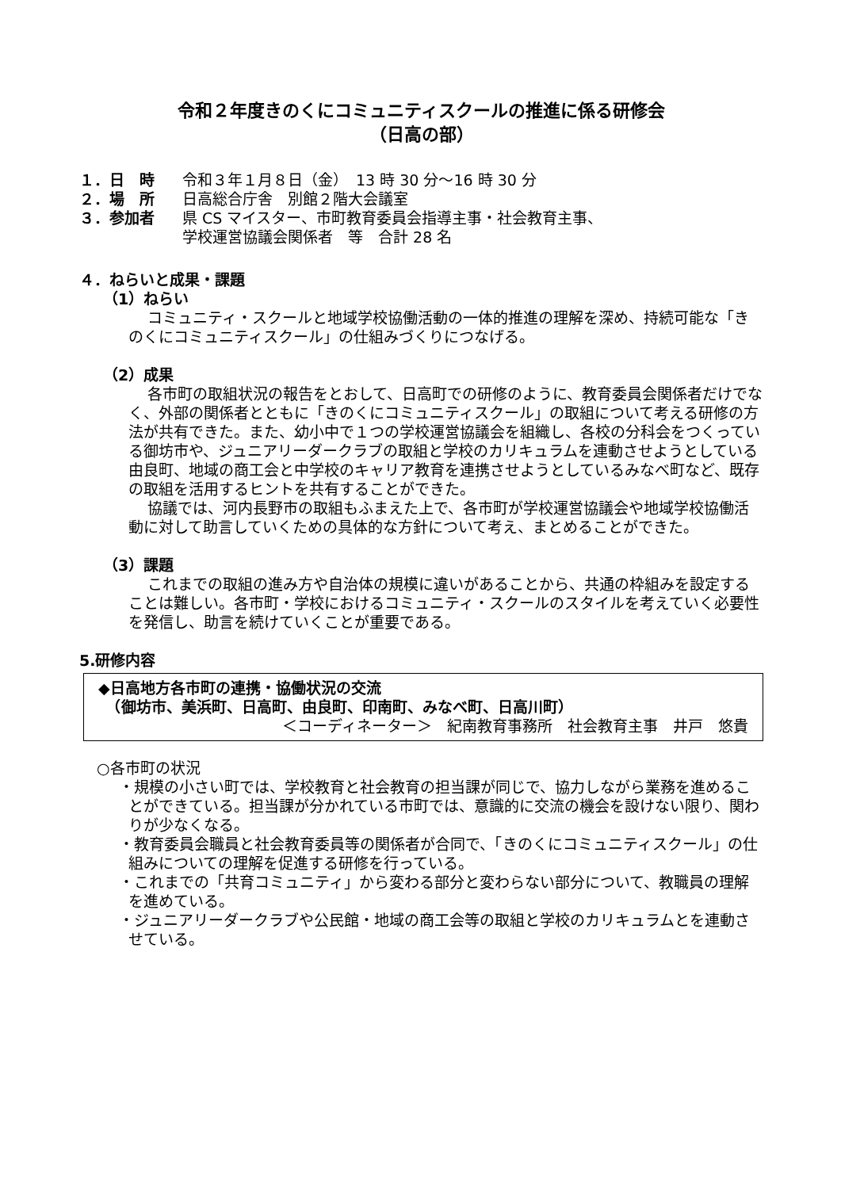令和２年度きのくにコミュニティスクールの推進に係る研修会
（日高の部）
１．日　時 令和３年１月８日（金）　13 時 30 分～16 時 30 分
２．場　所 日高総合庁舎　別館２階大会議室
３．参加者 県 CS マイスター、市町教育委員会指導主事・社会教育主事、
学校運営協議会関係者　等　合計 28 名
４．ねらいと成果・課題
（1）ねらい
コミュニティ・スクールと地域学校協働活動の一体的推進の理解を深め、持続可能な「きのくにコミュニティスクール」の仕組みづくりにつなげる。
（2）成果
各市町の取組状況の報告をとおして、日高町での研修のように、教育委員会関係者だけでなく、外部の関係者とともに「きのくにコミュニティスクール」の取組について考える研修の方法が共有できた。また、幼小中で１つの学校運営協議会を組織し、各校の分科会をつくっている御坊市や、ジュニアリーダークラブの取組と学校のカリキュラムを連動させようとしている由良町、地域の商工会と中学校のキャリア教育を連携させようとしているみなべ町など、既存の取組を活用するヒントを共有することができた。
協議では、河内長野市の取組もふまえた上で、各市町が学校運営協議会や地域学校協働活動に対して助言していくための具体的な方針について考え、まとめることができた。
（3）課題
これまでの取組の進み方や自治体の規模に違いがあることから、共通の枠組みを設定することは難しい。各市町・学校におけるコミュニティ・スクールのスタイルを考えていく必要性を発信し、助言を続けていくことが重要である。
5.研修内容
◆日高地方各市町の連携・協働状況の交流
　（御坊市、美浜町、日高町、由良町、印南町、みなべ町、日高川町）
＜コーディネーター＞　紀南教育事務所　社会教育主事　井戸　悠貴
○各市町の状況
・規模の小さい町では、学校教育と社会教育の担当課が同じで、協力しながら業務を進めることができている。担当課が分かれている市町では、意識的に交流の機会を設けない限り、関わりが少なくなる。
・教育委員会職員と社会教育委員等の関係者が合同で、「きのくにコミュニティスクール」の仕組みについての理解を促進する研修を行っている。
・これまでの「共育コミュニティ」から変わる部分と変わらない部分について、教職員の理解を進めている。
・ジュニアリーダークラブや公民館・地域の商工会等の取組と学校のカリキュラムとを連動させている。